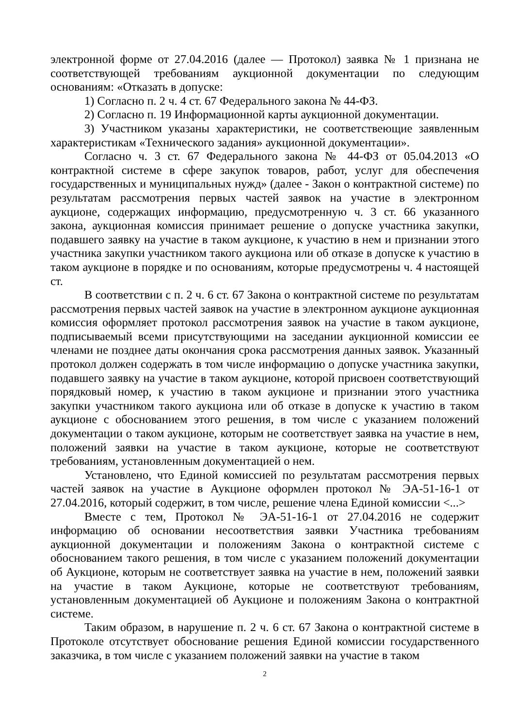электронной форме от 27.04.2016 (далее — Протокол) заявка № 1 признана не соответствующей требованиям аукционной документации по следующим основаниям: «Отказать в допуске:
1) Согласно п. 2 ч. 4 ст. 67 Федерального закона № 44-ФЗ.
2) Согласно п. 19 Информационной карты аукционной документации.
3) Участником указаны характеристики, не соответствеющие заявленным характеристикам «Технического задания» аукционной документации».
Согласно ч. 3 ст. 67 Федерального закона № 44-ФЗ от 05.04.2013 «О контрактной системе в сфере закупок товаров, работ, услуг для обеспечения государственных и муниципальных нужд» (далее - Закон о контрактной системе) по результатам рассмотрения первых частей заявок на участие в электронном аукционе, содержащих информацию, предусмотренную ч. 3 ст. 66 указанного закона, аукционная комиссия принимает решение о допуске участника закупки, подавшего заявку на участие в таком аукционе, к участию в нем и признании этого участника закупки участником такого аукциона или об отказе в допуске к участию в таком аукционе в порядке и по основаниям, которые предусмотрены ч. 4 настоящей ст.
В соответствии с п. 2 ч. 6 ст. 67 Закона о контрактной системе по результатам рассмотрения первых частей заявок на участие в электронном аукционе аукционная комиссия оформляет протокол рассмотрения заявок на участие в таком аукционе, подписываемый всеми присутствующими на заседании аукционной комиссии ее членами не позднее даты окончания срока рассмотрения данных заявок. Указанный протокол должен содержать в том числе информацию о допуске участника закупки, подавшего заявку на участие в таком аукционе, которой присвоен соответствующий порядковый номер, к участию в таком аукционе и признании этого участника закупки участником такого аукциона или об отказе в допуске к участию в таком аукционе с обоснованием этого решения, в том числе с указанием положений документации о таком аукционе, которым не соответствует заявка на участие в нем, положений заявки на участие в таком аукционе, которые не соответствуют требованиям, установленным документацией о нем.
Установлено, что Единой комиссией по результатам рассмотрения первых частей заявок на участие в Аукционе оформлен протокол № ЭА-51-16-1 от 27.04.2016, который содержит, в том числе, решение члена Единой комиссии <...>
Вместе с тем, Протокол № ЭА-51-16-1 от 27.04.2016 не содержит информацию об основании несоответствия заявки Участника требованиям аукционной документации и положениям Закона о контрактной системе с обоснованием такого решения, в том числе с указанием положений документации об Аукционе, которым не соответствует заявка на участие в нем, положений заявки на участие в таком Аукционе, которые не соответствуют требованиям, установленным документацией об Аукционе и положениям Закона о контрактной системе.
Таким образом, в нарушение п. 2 ч. 6 ст. 67 Закона о контрактной системе в Протоколе отсутствует обоснование решения Единой комиссии государственного заказчика, в том числе с указанием положений заявки на участие в таком
2